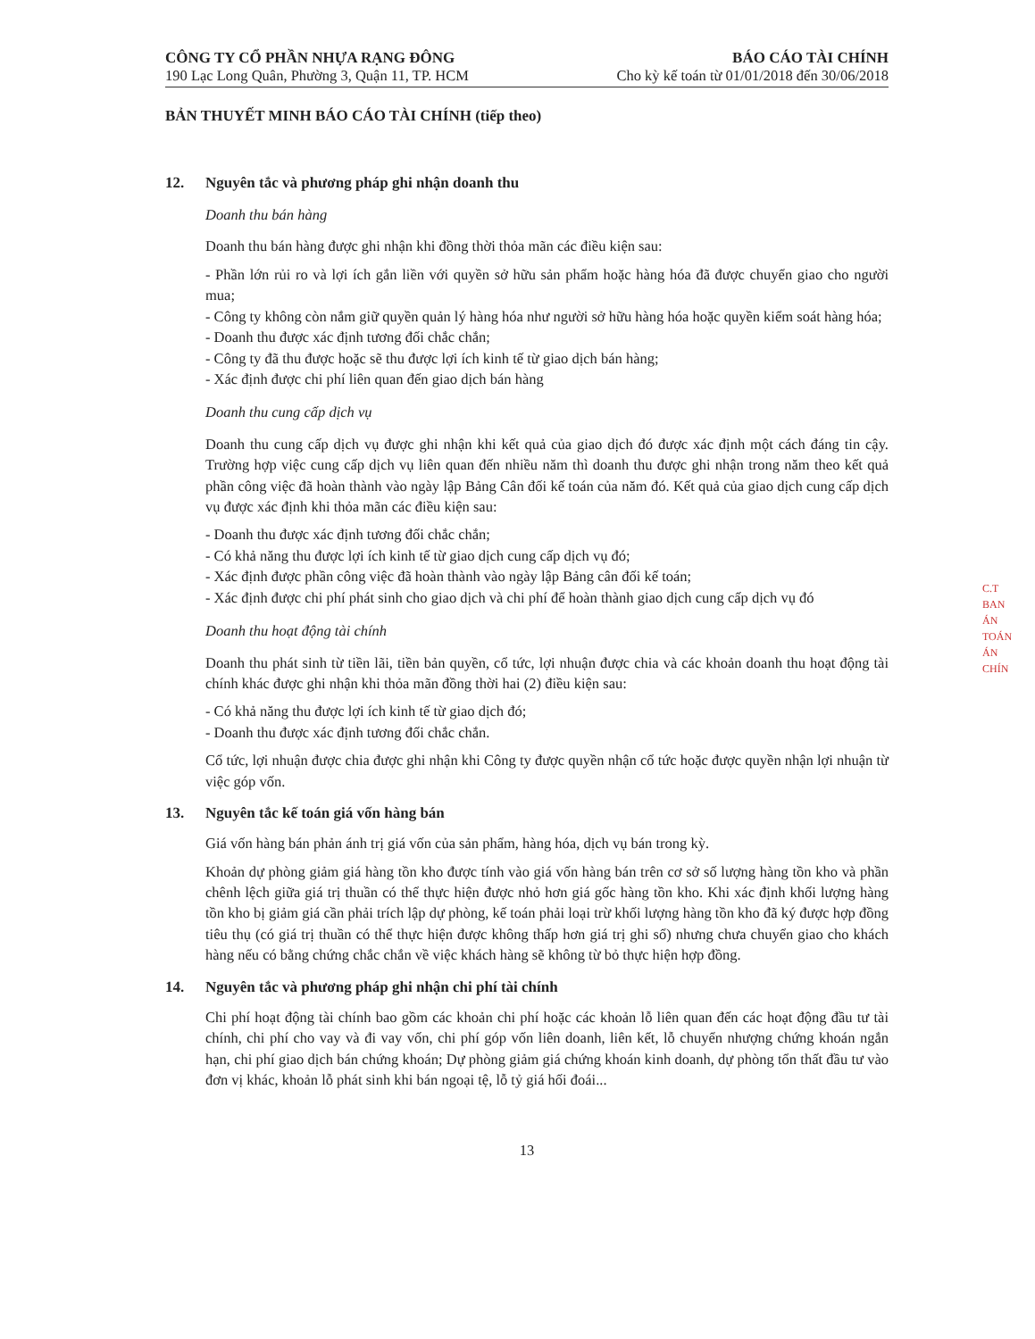CÔNG TY CỔ PHẦN NHỰA RẠNG ĐÔNG
190 Lạc Long Quân, Phường 3, Quận 11, TP. HCM
BÁO CÁO TÀI CHÍNH
Cho kỳ kế toán từ 01/01/2018 đến 30/06/2018
BẢN THUYẾT MINH BÁO CÁO TÀI CHÍNH (tiếp theo)
12. Nguyên tắc và phương pháp ghi nhận doanh thu
Doanh thu bán hàng
Doanh thu bán hàng được ghi nhận khi đồng thời thỏa mãn các điều kiện sau:
- Phần lớn rủi ro và lợi ích gắn liền với quyền sở hữu sản phẩm hoặc hàng hóa đã được chuyển giao cho người mua;
- Công ty không còn nắm giữ quyền quản lý hàng hóa như người sở hữu hàng hóa hoặc quyền kiểm soát hàng hóa;
- Doanh thu được xác định tương đối chắc chắn;
- Công ty đã thu được hoặc sẽ thu được lợi ích kinh tế từ giao dịch bán hàng;
- Xác định được chi phí liên quan đến giao dịch bán hàng
Doanh thu cung cấp dịch vụ
Doanh thu cung cấp dịch vụ được ghi nhận khi kết quả của giao dịch đó được xác định một cách đáng tin cậy. Trường hợp việc cung cấp dịch vụ liên quan đến nhiều năm thì doanh thu được ghi nhận trong năm theo kết quả phần công việc đã hoàn thành vào ngày lập Bảng Cân đối kế toán của năm đó. Kết quả của giao dịch cung cấp dịch vụ được xác định khi thỏa mãn các điều kiện sau:
- Doanh thu được xác định tương đối chắc chắn;
- Có khả năng thu được lợi ích kinh tế từ giao dịch cung cấp dịch vụ đó;
- Xác định được phần công việc đã hoàn thành vào ngày lập Bảng cân đối kế toán;
- Xác định được chi phí phát sinh cho giao dịch và chi phí để hoàn thành giao dịch cung cấp dịch vụ đó
Doanh thu hoạt động tài chính
Doanh thu phát sinh từ tiền lãi, tiền bản quyền, cổ tức, lợi nhuận được chia và các khoản doanh thu hoạt động tài chính khác được ghi nhận khi thỏa mãn đồng thời hai (2) điều kiện sau:
- Có khả năng thu được lợi ích kinh tế từ giao dịch đó;
- Doanh thu được xác định tương đối chắc chắn.
Cổ tức, lợi nhuận được chia được ghi nhận khi Công ty được quyền nhận cổ tức hoặc được quyền nhận lợi nhuận từ việc góp vốn.
13. Nguyên tắc kế toán giá vốn hàng bán
Giá vốn hàng bán phản ánh trị giá vốn của sản phẩm, hàng hóa, dịch vụ bán trong kỳ.
Khoản dự phòng giảm giá hàng tồn kho được tính vào giá vốn hàng bán trên cơ sở số lượng hàng tồn kho và phần chênh lệch giữa giá trị thuần có thể thực hiện được nhỏ hơn giá gốc hàng tồn kho. Khi xác định khối lượng hàng tồn kho bị giảm giá cần phải trích lập dự phòng, kế toán phải loại trừ khối lượng hàng tồn kho đã ký được hợp đồng tiêu thụ (có giá trị thuần có thể thực hiện được không thấp hơn giá trị ghi sổ) nhưng chưa chuyển giao cho khách hàng nếu có bằng chứng chắc chắn về việc khách hàng sẽ không từ bỏ thực hiện hợp đồng.
14. Nguyên tắc và phương pháp ghi nhận chi phí tài chính
Chi phí hoạt động tài chính bao gồm các khoản chi phí hoặc các khoản lỗ liên quan đến các hoạt động đầu tư tài chính, chi phí cho vay và đi vay vốn, chi phí góp vốn liên doanh, liên kết, lỗ chuyển nhượng chứng khoán ngắn hạn, chi phí giao dịch bán chứng khoán; Dự phòng giảm giá chứng khoán kinh doanh, dự phòng tổn thất đầu tư vào đơn vị khác, khoản lỗ phát sinh khi bán ngoại tệ, lỗ tỷ giá hối đoái...
13
C.T
BAN
ÁN
TOÁN
ÁN
CHÍN